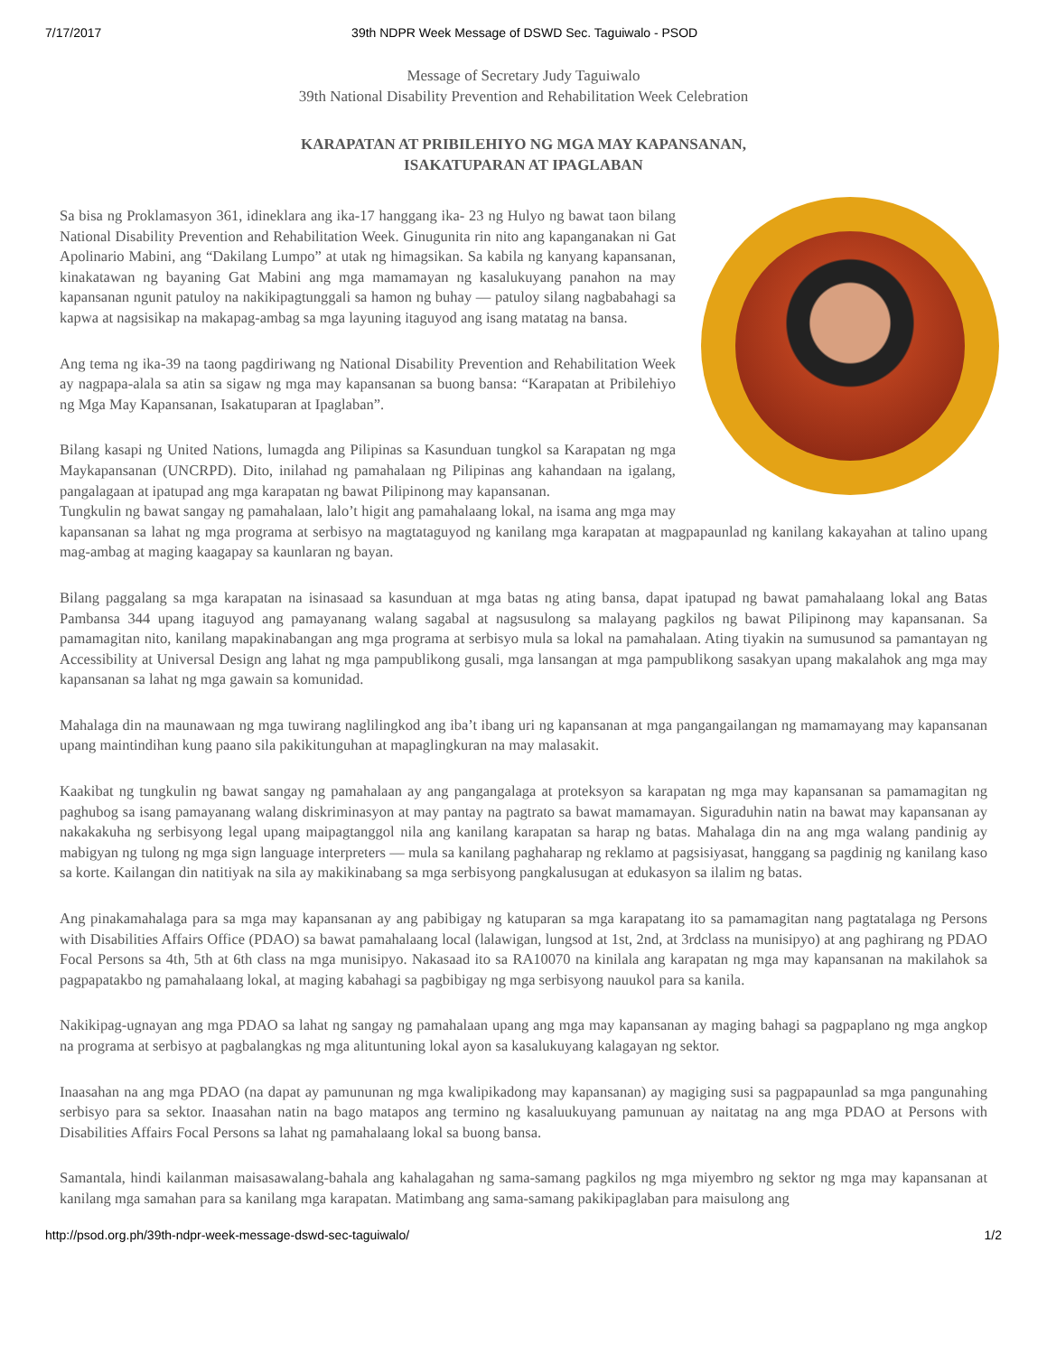7/17/2017 39th NDPR Week Message of DSWD Sec. Taguiwalo - PSOD
Message of Secretary Judy Taguiwalo
39th National Disability Prevention and Rehabilitation Week Celebration
KARAPATAN AT PRIBILEHIYO NG MGA MAY KAPANSANAN,
ISAKATUPARAN AT IPAGLABAN
Sa bisa ng Proklamasyon 361, idineklara ang ika-17 hanggang ika- 23 ng Hulyo ng bawat taon bilang National Disability Prevention and Rehabilitation Week. Ginugunita rin nito ang kapanganakan ni Gat Apolinario Mabini, ang “Dakilang Lumpo” at utak ng himagsikan. Sa kabila ng kanyang kapansanan, kinakatawan ng bayaning Gat Mabini ang mga mamamayan ng kasalukuyang panahon na may kapansanan ngunit patuloy na nakikipagtunggali sa hamon ng buhay — patuloy silang nagbabahagi sa kapwa at nagsisikap na makapag-ambag sa mga layuning itaguyod ang isang matatag na bansa.
Ang tema ng ika-39 na taong pagdiriwang ng National Disability Prevention and Rehabilitation Week ay nagpapa-alala sa atin sa sigaw ng mga may kapansanan sa buong bansa: “Karapatan at Pribilehiyo ng Mga May Kapansanan, Isakatuparan at Ipaglaban”.
Bilang kasapi ng United Nations, lumagda ang Pilipinas sa Kasunduan tungkol sa Karapatan ng mga Maykapansanan (UNCRPD). Dito, inilahad ng pamahalaan ng Pilipinas ang kahandaan na igalang, pangalagaan at ipatupad ang mga karapatan ng bawat Pilipinong may kapansanan.
Tungkulin ng bawat sangay ng pamahalaan, lalo’t higit ang pamahalaang lokal, na isama ang mga may kapansanan sa lahat ng mga programa at serbisyo na magtataguyod ng kanilang mga karapatan at magpapaunlad ng kanilang kakayahan at talino upang mag-ambag at maging kaagapay sa kaunlaran ng bayan.
Bilang paggalang sa mga karapatan na isinasaad sa kasunduan at mga batas ng ating bansa, dapat ipatupad ng bawat pamahalaang lokal ang Batas Pambansa 344 upang itaguyod ang pamayanang walang sagabal at nagsusulong sa malayang pagkilos ng bawat Pilipinong may kapansanan. Sa pamamagitan nito, kanilang mapakinabangan ang mga programa at serbisyo mula sa lokal na pamahalaan. Ating tiyakin na sumusunod sa pamantayan ng Accessibility at Universal Design ang lahat ng mga pampublikong gusali, mga lansangan at mga pampublikong sasakyan upang makalahok ang mga may kapansanan sa lahat ng mga gawain sa komunidad.
Mahalaga din na maunawaan ng mga tuwirang naglilingkod ang iba’t ibang uri ng kapansanan at mga pangangailangan ng mamamayang may kapansanan upang maintindihan kung paano sila pakikitunguhan at mapaglingkuran na may malasakit.
Kaakibat ng tungkulin ng bawat sangay ng pamahalaan ay ang pangangalaga at proteksyon sa karapatan ng mga may kapansanan sa pamamagitan ng paghubog sa isang pamayanang walang diskriminasyon at may pantay na pagtrato sa bawat mamamayan. Siguraduhin natin na bawat may kapansanan ay nakakakuha ng serbisyong legal upang maipagtanggol nila ang kanilang karapatan sa harap ng batas. Mahalaga din na ang mga walang pandinig ay mabigyan ng tulong ng mga sign language interpreters — mula sa kanilang paghaharap ng reklamo at pagsisiyasat, hanggang sa pagdinig ng kanilang kaso sa korte. Kailangan din natitiyak na sila ay makikinabang sa mga serbisyong pangkalusugan at edukasyon sa ilalim ng batas.
Ang pinakamahalaga para sa mga may kapansanan ay ang pabibigay ng katuparan sa mga karapatang ito sa pamamagitan nang pagtatalaga ng Persons with Disabilities Affairs Office (PDAO) sa bawat pamahalaang local (lalawigan, lungsod at 1st, 2nd, at 3rdclass na munisipyo) at ang paghirang ng PDAO Focal Persons sa 4th, 5th at 6th class na mga munisipyo. Nakasaad ito sa RA10070 na kinilala ang karapatan ng mga may kapansanan na makilahok sa pagpapatakbo ng pamahalaang lokal, at maging kabahagi sa pagbibigay ng mga serbisyong nauukol para sa kanila.
Nakikipag-ugnayan ang mga PDAO sa lahat ng sangay ng pamahalaan upang ang mga may kapansanan ay maging bahagi sa pagpaplano ng mga angkop na programa at serbisyo at pagbalangkas ng mga alituntuning lokal ayon sa kasalukuyang kalagayan ng sektor.
Inaasahan na ang mga PDAO (na dapat ay pamununan ng mga kwalipikadong may kapansanan) ay magiging susi sa pagpapaunlad sa mga pangunahing serbisyo para sa sektor. Inaasahan natin na bago matapos ang termino ng kasaluukuyang pamunuan ay naitatag na ang mga PDAO at Persons with Disabilities Affairs Focal Persons sa lahat ng pamahalaang lokal sa buong bansa.
Samantala, hindi kailanman maisasawalang-bahala ang kahalagahan ng sama-samang pagkilos ng mga miyembro ng sektor ng mga may kapansanan at kanilang mga samahan para sa kanilang mga karapatan. Matimbang ang sama-samang pakikipaglaban para maisulong ang
http://psod.org.ph/39th-ndpr-week-message-dswd-sec-taguiwalo/ 1/2